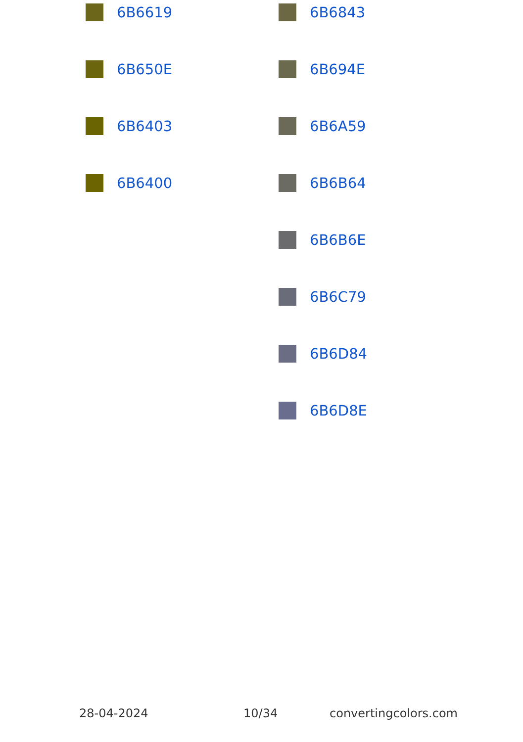6B6619
6B650E
6B6403
6B6400
6B6843
6B694E
6B6A59
6B6B64
6B6B6E
6B6C79
6B6D84
6B6D8E
28-04-2024 10/34 convertingcolors.com